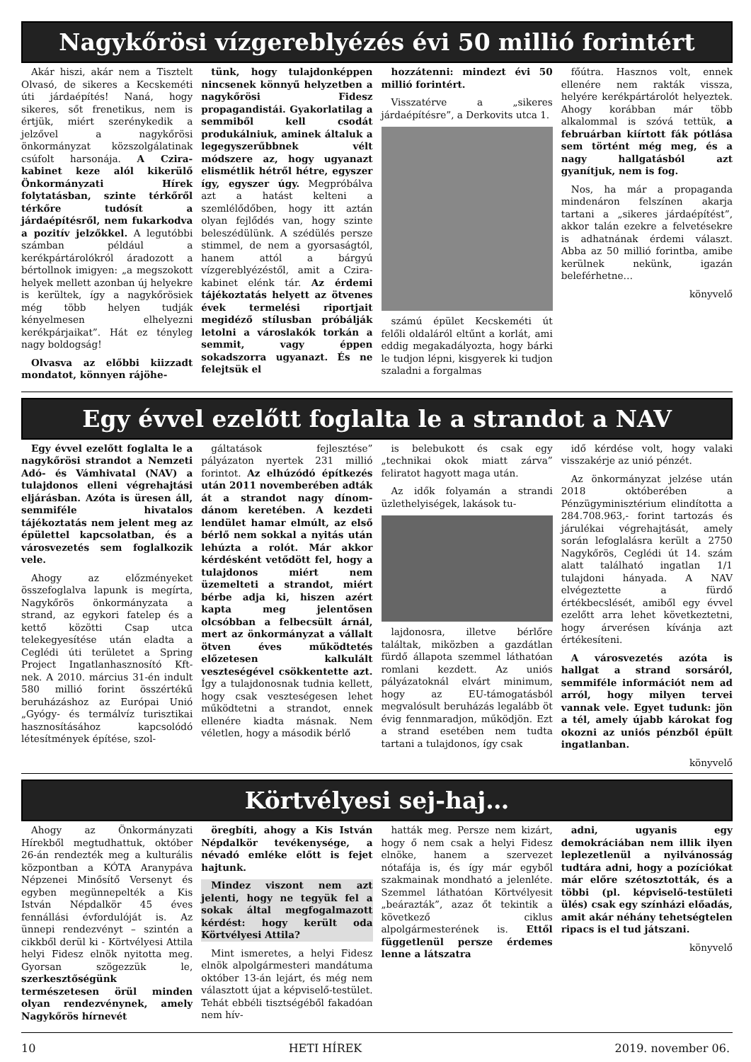Nagykőrösi vízgereblyézés évi 50 millió forintért
Akár hiszi, akár nem a Tisztelt Olvasó, de sikeres a Kecskeméti úti járdaépítés! Naná, hogy sikeres, sőt frenetikus, nem is értjük, miért szerénykedik a jelzővel a nagykőrösi önkormányzat közszolgálatinak csúfolt harsonája. A Czira-kabinet keze alól kikerülő Önkormányzati Hírek folytatásban, szinte térkőről térkőre tudósít a járdaépítésről, nem fukarkodva a pozitív jelzőkkel. A legutóbbi számban például a kerékpártárolókról áradozott a bértollnok imigyen: „a megszokott helyek mellett azonban új helyekre is kerültek, így a nagykőrösiek még több helyen tudják kényelmesen elhelyezni kerékpárjaikat”. Hát ez tényleg nagy boldogság!
Olvasva az előbbi kiizzadt mondatot, könnyen rájöhe-
tünk, hogy tulajdonképpen nincsenek könnyű helyzetben a nagykőrösi Fidesz propagandistái. Gyakorlatilag a semmiből kell csodát produkálniuk, aminek általuk a legegyszerűbbnek vélt módszere az, hogy ugyanazt elismétlik hétről hétre, egyszer így, egyszer úgy. Megpróbálva azt a hatást kelteni a szemlélődőben, hogy itt aztán olyan fejlődés van, hogy szinte beleszédülünk. A szédülés persze stimmel, de nem a gyorsaságtól, hanem attól a bárgyú vízgereblyézéstől, amit a Czira-kabinet elénk tár. Az érdemi tájékoztatás helyett az ötvenes évek termelési riportjait megidéző stílusban próbálják letolni a városlakók torkán a semmit, vagy éppen sokadszorra ugyanazt. És ne felejtsük el
hozzátenni: mindezt évi 50 millió forintért.
Visszatérve a „sikeres járdaépítésre”, a Derkovits utca 1.
számú épület Kecskeméti út felőli oldaláról eltűnt a korlát, ami eddig megakadályozta, hogy bárki le tudjon lépni, kisgyerek ki tudjon szaladni a forgalmas
főútra. Hasznos volt, ennek ellenére nem rakták vissza, helyére kerékpártárolót helyeztek. Ahogy korábban már több alkalommal is szóvá tettük, a februárban kiírtott fák pótlása sem történt még meg, és a nagy hallgatásból azt gyanítjuk, nem is fog.
Nos, ha már a propaganda mindenáron felszínen akarja tartani a „sikeres járdaépítést”, akkor talán ezekre a felvetésekre is adhatnának érdemi választ. Abba az 50 millió forintba, amibe kerülnek nekünk, igazán beleférhetne…
könyvelő
Egy évvel ezelőtt foglalta le a strandot a NAV
Egy évvel ezelőtt foglalta le a nagykőrösi strandot a Nemzeti Adó- és Vámhivatal (NAV) a tulajdonos elleni végrehajtási eljárásban. Azóta is üresen áll, semmiféle hivatalos tájékoztatás nem jelent meg az épülettel kapcsolatban, és a városvezetés sem foglalkozik vele.
Ahogy az előzményeket összefoglalva lapunk is megírta, Nagykőrös önkormányzata a strand, az egykori fatelep és a kettő közötti Csap utca telekegyesítése után eladta a Ceglédi úti területet a Spring Project Ingatlanhasznosító Kft-nek. A 2010. március 31-én indult 580 millió forint összértékű beruházáshoz az Európai Unió „Gyógy- és termálvíz turisztikai hasznosításához kapcsolódó létesítmények építése, szol-
gáltatások fejlesztése” pályázaton nyertek 231 millió forintot. Az elhúzódó építkezés után 2011 novemberében adták át a strandot nagy dínom-dánom keretében. A kezdeti lendület hamar elmúlt, az első bérlő nem sokkal a nyitás után lehúzta a rolót. Már akkor kérdésként vetődött fel, hogy a tulajdonos miért nem üzemelteti a strandot, miért bérbe adja ki, hiszen azért kapta meg jelentősen olcsóbban a felbecsült árnál, mert az önkormányzat a vállalt ötven éves működtetés előzetesen kalkulált veszteségével csökkentette azt. Így a tulajdonosnak tudnia kellett, hogy csak veszteségesen lehet működtetni a strandot, ennek ellenére kiadta másnak. Nem véletlen, hogy a második bérlő
is belebukott és csak egy „technikai okok miatt zárva” feliratot hagyott maga után.
Az idők folyamán a strandi üzlethelyiségek, lakások tu-
lajdonosra, illetve bérlőre találtak, miközben a gazdátlan fürdő állapota szemmel láthatóan romlani kezdett. Az uniós pályázatoknál elvárt minimum, hogy az EU-támogatásból megvalósult beruházás legalább öt évig fennmaradjon, működjön. Ezt a strand esetében nem tudta tartani a tulajdonos, így csak
idő kérdése volt, hogy valaki visszakérje az unió pénzét.
Az önkormányzat jelzése után 2018 októberében a Pénzügyminisztérium elindította a 284.708.963,- forint tartozás és járulékai végrehajtását, amely során lefoglalásra került a 2750 Nagykőrös, Ceglédi út 14. szám alatt található ingatlan 1/1 tulajdoni hányada. A NAV elvégeztette a fürdő értékbecslését, amiből egy évvel ezelőtt arra lehet következtetni, hogy árverésen kívánja azt értékesíteni.
A városvezetés azóta is hallgat a strand sorsáról, semmiféle információt nem ad arról, hogy milyen tervei vannak vele. Egyet tudunk: jön a tél, amely újabb károkat fog okozni az uniós pénzből épült ingatlanban.
könyvelő
Körtvélyesi sej-haj…
Ahogy az Önkormányzati Hírekből megtudhattuk, október 26-án rendezték meg a kulturális központban a KÓTA Aranypáva Népzenei Minősítő Versenyt és egyben megünnepelték a Kis István Népdalkör 45 éves fennállási évfordulóját is. Az ünnepi rendezvényt – szintén a cikkből derül ki - Körtvélyesi Attila helyi Fidesz elnök nyitotta meg. Gyorsan szögezzük le, szerkesztőségünk természetesen örül minden olyan rendezvénynek, amely Nagykőrös hírnevét
öregbíti, ahogy a Kis István Népdalkör tevékenysége, a névadó emléke előtt is fejet hajtunk.
Mindez viszont nem azt jelenti, hogy ne tegyük fel a sokak által megfogalmazott kérdést: hogy került oda Körtvélyesi Attila?
Mint ismeretes, a helyi Fidesz elnök alpolgármesteri mandátuma október 13-án lejárt, és még nem választott újat a képviselő-testület. Tehát ebbéli tisztségéből fakadóan nem hív-
hatták meg. Persze nem kizárt, hogy ő nem csak a helyi Fidesz elnöke, hanem a szervezet nótafája is, és így már egyből szakmainak mondható a jelenléte. Szemmel láthatóan Körtvélyesit „beárazták”, azaz őt tekintik a következő ciklus alpolgármesterének is. Ettől függetlenül persze érdemes lenne a látszatra
adni, ugyanis egy demokráciában nem illik ilyen leplezetlenül a nyilvánosság tudtára adni, hogy a pozíciókat már előre szétosztották, és a többi (pl. képviselő-testületi ülés) csak egy színházi előadás, amit akár néhány tehetségtelen ripacs is el tud játszani.
könyvelő
10 HETI HÍREK 2019. november 06.